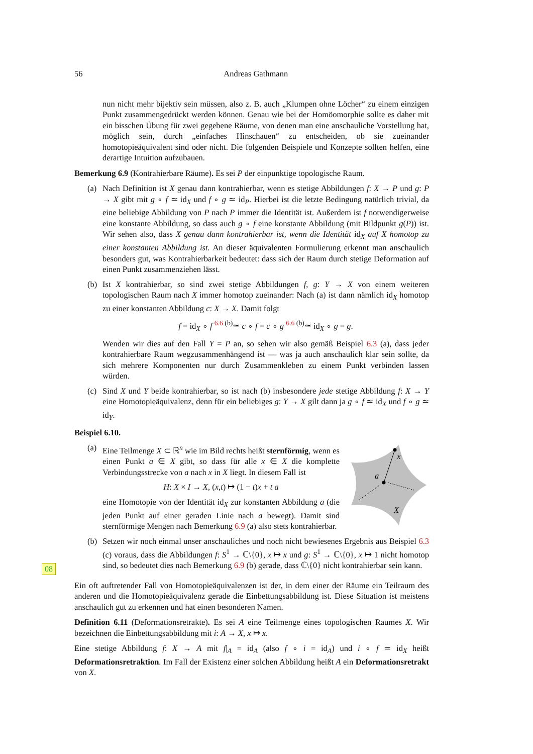56 Andreas Gathmann
nun nicht mehr bijektiv sein müssen, also z. B. auch „Klumpen ohne Löcher“ zu einem einzigen Punkt zusammengedrückt werden können. Genau wie bei der Homöomorphie sollte es daher mit ein bisschen Übung für zwei gegebene Räume, von denen man eine anschauliche Vorstellung hat, möglich sein, durch „einfaches Hinschauen“ zu entscheiden, ob sie zueinander homotopieäquivalent sind oder nicht. Die folgenden Beispiele und Konzepte sollten helfen, eine derartige Intuition aufzubauen.
Bemerkung 6.9 (Kontrahierbare Räume). Es sei P der einpunktige topologische Raum.
(a) Nach Definition ist X genau dann kontrahierbar, wenn es stetige Abbildungen f: X → P und g: P → X gibt mit g ∘ f ≃ id<sub>X</sub> und f ∘ g ≃ id<sub>P</sub>. Hierbei ist die letzte Bedingung natürlich trivial, da eine beliebige Abbildung von P nach P immer die Identität ist. Außerdem ist f notwendigerweise eine konstante Abbildung, so dass auch g ∘ f eine konstante Abbildung (mit Bildpunkt g(P)) ist. Wir sehen also, dass X genau dann kontrahierbar ist, wenn die Identität id<sub>X</sub> auf X homotop zu einer konstanten Abbildung ist. An dieser äquivalenten Formulierung erkennt man anschaulich besonders gut, was Kontrahierbarkeit bedeutet: dass sich der Raum durch stetige Deformation auf einen Punkt zusammenziehen lässt.
(b) Ist X kontrahierbar, so sind zwei stetige Abbildungen f, g: Y → X von einem weiteren topologischen Raum nach X immer homotop zueinander: Nach (a) ist dann nämlich id<sub>X</sub> homotop zu einer konstanten Abbildung c: X → X. Damit folgt
f = id<sub>X</sub> ∘ f <sup>6.6 (b)</sup>≃ c ∘ f = c ∘ g <sup>6.6 (b)</sup>≃ id<sub>X</sub> ∘ g = g.
Wenden wir dies auf den Fall Y = P an, so sehen wir also gemäß Beispiel 6.3 (a), dass jeder kontrahierbare Raum wegzusammenhängend ist — was ja auch anschaulich klar sein sollte, da sich mehrere Komponenten nur durch Zusammenkleben zu einem Punkt verbinden lassen würden.
(c) Sind X und Y beide kontrahierbar, so ist nach (b) insbesondere jede stetige Abbildung f: X → Y eine Homotopieäquivalenz, denn für ein beliebiges g: Y → X gilt dann ja g ∘ f ≃ id<sub>X</sub> und f ∘ g ≃ id<sub>Y</sub>.
Beispiel 6.10.
(a) Eine Teilmenge X ⊂ ℝ<sup>n</sup> wie im Bild rechts heißt sternförmig, wenn es einen Punkt a ∈ X gibt, so dass für alle x ∈ X die komplette Verbindungsstrecke von a nach x in X liegt. In diesem Fall ist
H: X × I → X, (x,t) ↦ (1 − t)x + t a
eine Homotopie von der Identität id<sub>X</sub> zur konstanten Abbildung a (die jeden Punkt auf einer geraden Linie nach a bewegt). Damit sind sternförmige Mengen nach Bemerkung 6.9 (a) also stets kontrahierbar.
x
a
X
(b) Setzen wir noch einmal unser anschauliches und noch nicht bewiesenes Ergebnis aus Beispiel 6.3 (c) voraus, dass die Abbildungen f: S<sup>1</sup> → ℂ\{0}, x ↦ x und g: S<sup>1</sup> → ℂ\{0}, x ↦ 1 nicht homotop sind, so bedeutet dies nach Bemerkung 6.9 (b) gerade, dass ℂ\{0} nicht kontrahierbar sein kann.
Ein oft auftretender Fall von Homotopieäquivalenzen ist der, in dem einer der Räume ein Teilraum des anderen und die Homotopieäquivalenz gerade die Einbettungsabbildung ist. Diese Situation ist meistens anschaulich gut zu erkennen und hat einen besonderen Namen.
Definition 6.11 (Deformationsretrakte). Es sei A eine Teilmenge eines topologischen Raumes X. Wir bezeichnen die Einbettungsabbildung mit i: A → X, x ↦ x.
Eine stetige Abbildung f: X → A mit f|<sub>A</sub> = id<sub>A</sub> (also f ∘ i = id<sub>A</sub>) und i ∘ f ≃ id<sub>X</sub> heißt Deformationsretraktion. Im Fall der Existenz einer solchen Abbildung heißt A ein Deformationsretrakt von X.
08